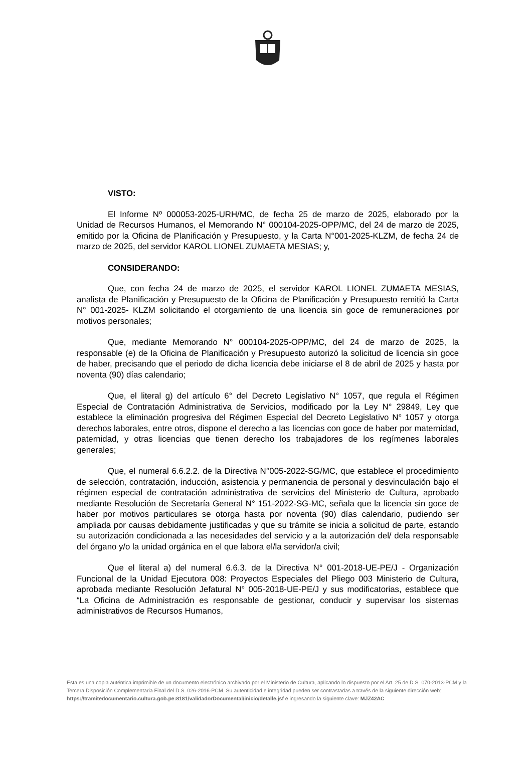VISTO:
El Informe Nº 000053-2025-URH/MC, de fecha 25 de marzo de 2025, elaborado por la Unidad de Recursos Humanos, el Memorando N° 000104-2025-OPP/MC, del 24 de marzo de 2025, emitido por la Oficina de Planificación y Presupuesto, y la Carta N°001-2025-KLZM, de fecha 24 de marzo de 2025, del servidor KAROL LIONEL ZUMAETA MESIAS; y,
CONSIDERANDO:
Que, con fecha 24 de marzo de 2025, el servidor KAROL LIONEL ZUMAETA MESIAS, analista de Planificación y Presupuesto de la Oficina de Planificación y Presupuesto remitió la Carta N° 001-2025- KLZM solicitando el otorgamiento de una licencia sin goce de remuneraciones por motivos personales;
Que, mediante Memorando N° 000104-2025-OPP/MC, del 24 de marzo de 2025, la responsable (e) de la Oficina de Planificación y Presupuesto autorizó la solicitud de licencia sin goce de haber, precisando que el periodo de dicha licencia debe iniciarse el 8 de abril de 2025 y hasta por noventa (90) días calendario;
Que, el literal g) del artículo 6° del Decreto Legislativo N° 1057, que regula el Régimen Especial de Contratación Administrativa de Servicios, modificado por la Ley N° 29849, Ley que establece la eliminación progresiva del Régimen Especial del Decreto Legislativo N° 1057 y otorga derechos laborales, entre otros, dispone el derecho a las licencias con goce de haber por maternidad, paternidad, y otras licencias que tienen derecho los trabajadores de los regímenes laborales generales;
Que, el numeral 6.6.2.2. de la Directiva N°005-2022-SG/MC, que establece el procedimiento de selección, contratación, inducción, asistencia y permanencia de personal y desvinculación bajo el régimen especial de contratación administrativa de servicios del Ministerio de Cultura, aprobado mediante Resolución de Secretaría General N° 151-2022-SG-MC, señala que la licencia sin goce de haber por motivos particulares se otorga hasta por noventa (90) días calendario, pudiendo ser ampliada por causas debidamente justificadas y que su trámite se inicia a solicitud de parte, estando su autorización condicionada a las necesidades del servicio y a la autorización del/ dela responsable del órgano y/o la unidad orgánica en el que labora el/la servidor/a civil;
Que el literal a) del numeral 6.6.3. de la Directiva N° 001-2018-UE-PE/J - Organización Funcional de la Unidad Ejecutora 008: Proyectos Especiales del Pliego 003 Ministerio de Cultura, aprobada mediante Resolución Jefatural N° 005-2018-UE-PE/J y sus modificatorias, establece que “La Oficina de Administración es responsable de gestionar, conducir y supervisar los sistemas administrativos de Recursos Humanos,
Esta es una copia auténtica imprimible de un documento electrónico archivado por el Ministerio de Cultura, aplicando lo dispuesto por el Art. 25 de D.S. 070-2013-PCM y la Tercera Disposición Complementaria Final del D.S. 026-2016-PCM. Su autenticidad e integridad pueden ser contrastadas a través de la siguiente dirección web:
https://tramitedocumentario.cultura.gob.pe:8181/validadorDocumental/inicio/detalle.jsf e ingresando la siguiente clave: MJZ42AC